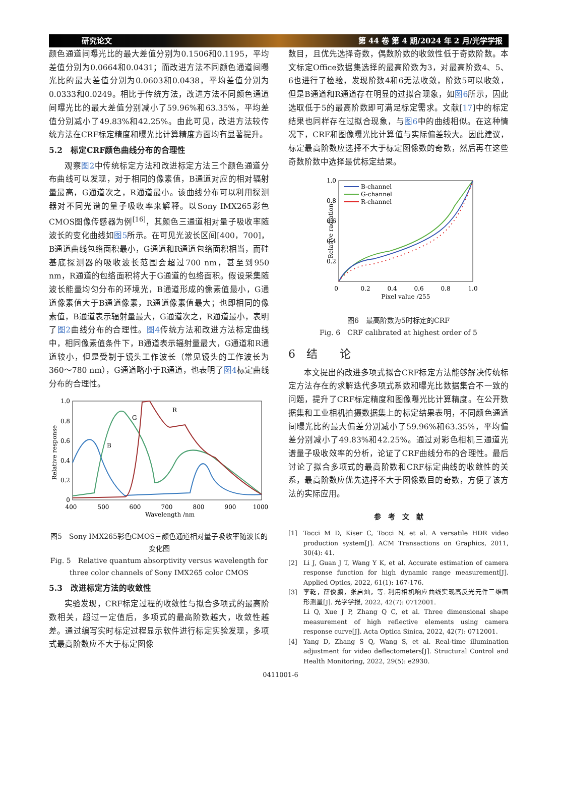研究论文 第 44 卷 第 4 期/2024 年 2 月/光学学报
颜色通道间曝光比的最大差值分别为0.1506和0.1195，平均差值分别为0.0664和0.0431；而改进方法不同颜色通道间曝光比的最大差值分别为0.0603和0.0438，平均差值分别为0.0333和0.0249。相比于传统方法，改进方法不同颜色通道间曝光比的最大差值分别减小了59.96%和63.35%，平均差值分别减小了49.83%和42.25%。由此可见，改进方法较传统方法在CRF标定精度和曝光比计算精度方面均有显著提升。
5.2　标定CRF颜色曲线分布的合理性
观察图2中传统标定方法和改进标定方法三个颜色通道分布曲线可以发现，对于相同的像素值，B通道对应的相对辐射量最高，G通道次之，R通道最小。该曲线分布可以利用探测器对不同光谱的量子吸收率来解释。以Sony IMX265彩色CMOS图像传感器为例<sup>[16]</sup>，其颜色三通道相对量子吸收率随波长的变化曲线如图5所示。在可见光波长区间[400，700]，B通道曲线包络面积最小，G通道和R通道包络面积相当，而硅基底探测器的吸收波长范围会超过700 nm，甚至到950 nm，R通道的包络面积将大于G通道的包络面积。假设采集随波长能量均匀分布的环境光，B通道形成的像素值最小，G通道像素值大于B通道像素，R通道像素值最大；也即相同的像素值，B通道表示辐射量最大，G通道次之，R通道最小，表明了图2曲线分布的合理性。图4传统方法和改进方法标定曲线中，相同像素值条件下，B通道表示辐射量最大，G通道和R通道较小，但是受制于镜头工作波长（常见镜头的工作波长为360～780 nm），G通道略小于R通道，也表明了图4标定曲线分布的合理性。
1.0
0.8
0.6
0.4
0.2
0
400
500
600
700
800
900
1000
Wavelength /nm
Relative response
B
G
R
图5　Sony IMX265彩色CMOS三颜色通道相对量子吸收率随波长的变化图
Fig. 5　Relative quantum absorptivity versus wavelength for three color channels of Sony IMX265 color CMOS
5.3　改进标定方法的收敛性
实验发现，CRF标定过程的收敛性与拟合多项式的最高阶数相关，超过一定值后，多项式的最高阶数越大，收敛性越差。通过编写实时标定过程显示软件进行标定实验发现，多项式最高阶数应不大于标定图像
数目，且优先选择奇数，偶数阶数的收敛性低于奇数阶数。本文标定Office数据集选择的最高阶数为3，对最高阶数4、5、6也进行了检验，发现阶数4和6无法收敛，阶数5可以收敛，但是B通道和R通道存在明显的过拟合现象，如图6所示，因此选取低于5的最高阶数即可满足标定需求。文献[17]中的标定结果也同样存在过拟合现象，与图6中的曲线相似。在这种情况下，CRF和图像曝光比计算值与实际偏差较大。因此建议，标定最高阶数应选择不大于标定图像数的奇数，然后再在这些奇数阶数中选择最优标定结果。
1.0
0.8
0.6
0.4
0.2
0
0.2
0.4
0.6
0.8
1.0
Pixel value /255
Relative radiation
B-channel
G-channel
R-channel
图6　最高阶数为5时标定的CRF
Fig. 6　CRF calibrated at highest order of 5
6　结　　论
本文提出的改进多项式拟合CRF标定方法能够解决传统标定方法存在的求解迭代多项式系数和曝光比数据集合不一致的问题，提升了CRF标定精度和图像曝光比计算精度。在公开数据集和工业相机拍摄数据集上的标定结果表明，不同颜色通道间曝光比的最大偏差分别减小了59.96%和63.35%，平均偏差分别减小了49.83%和42.25%。通过对彩色相机三通道光谱量子吸收效率的分析，论证了CRF曲线分布的合理性。最后讨论了拟合多项式的最高阶数和CRF标定曲线的收敛性的关系，最高阶数应优先选择不大于图像数目的奇数，方便了该方法的实际应用。
参　考　文　献
[1] Tocci M D, Kiser C, Tocci N, et al. A versatile HDR video production system[J]. ACM Transactions on Graphics, 2011, 30(4): 41.
[2] Li J, Guan J T, Wang Y K, et al. Accurate estimation of camera response function for high dynamic range measurement[J]. Applied Optics, 2022, 61(1): 167-176.
[3] 李乾，薛俊鹏，张启灿，等. 利用相机响应曲线实现高反光元件三维面形测量[J]. 光学学报, 2022, 42(7): 0712001.
Li Q, Xue J P, Zhang Q C, et al. Three dimensional shape measurement of high reflective elements using camera response curve[J]. Acta Optica Sinica, 2022, 42(7): 0712001.
[4] Yang D, Zhang S Q, Wang S, et al. Real-time illumination adjustment for video deflectometers[J]. Structural Control and Health Monitoring, 2022, 29(5): e2930.
0411001-6